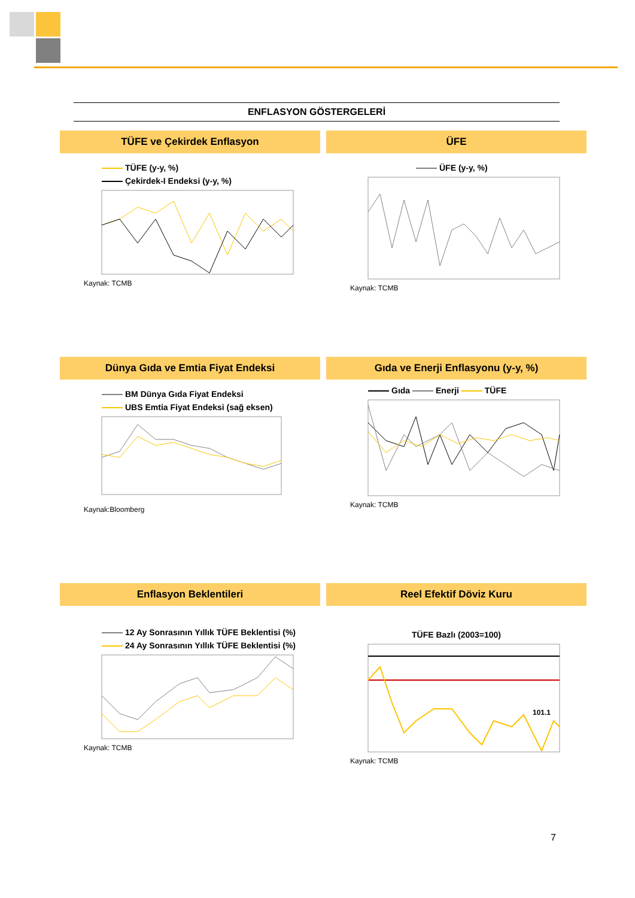ENFLASYON GÖSTERGELERİ
TÜFE ve Çekirdek Enflasyon
TÜFE (y-y, %)
Çekirdek-I Endeksi (y-y, %)
Kaynak: TCMB
ÜFE
ÜFE (y-y, %)
Kaynak: TCMB
Dünya Gıda ve Emtia Fiyat Endeksi
BM Dünya Gıda Fiyat Endeksi
UBS Emtia Fiyat Endeksi (sağ eksen)
Kaynak:Bloomberg
Gıda ve Enerji Enflasyonu (y-y, %)
Gıda Enerji TÜFE
Kaynak: TCMB
Enflasyon Beklentileri
12 Ay Sonrasının Yıllık TÜFE Beklentisi (%)
24 Ay Sonrasının Yıllık TÜFE Beklentisi (%)
Kaynak: TCMB
Reel Efektif Döviz Kuru
TÜFE Bazlı (2003=100)
101.1
Kaynak: TCMB
7